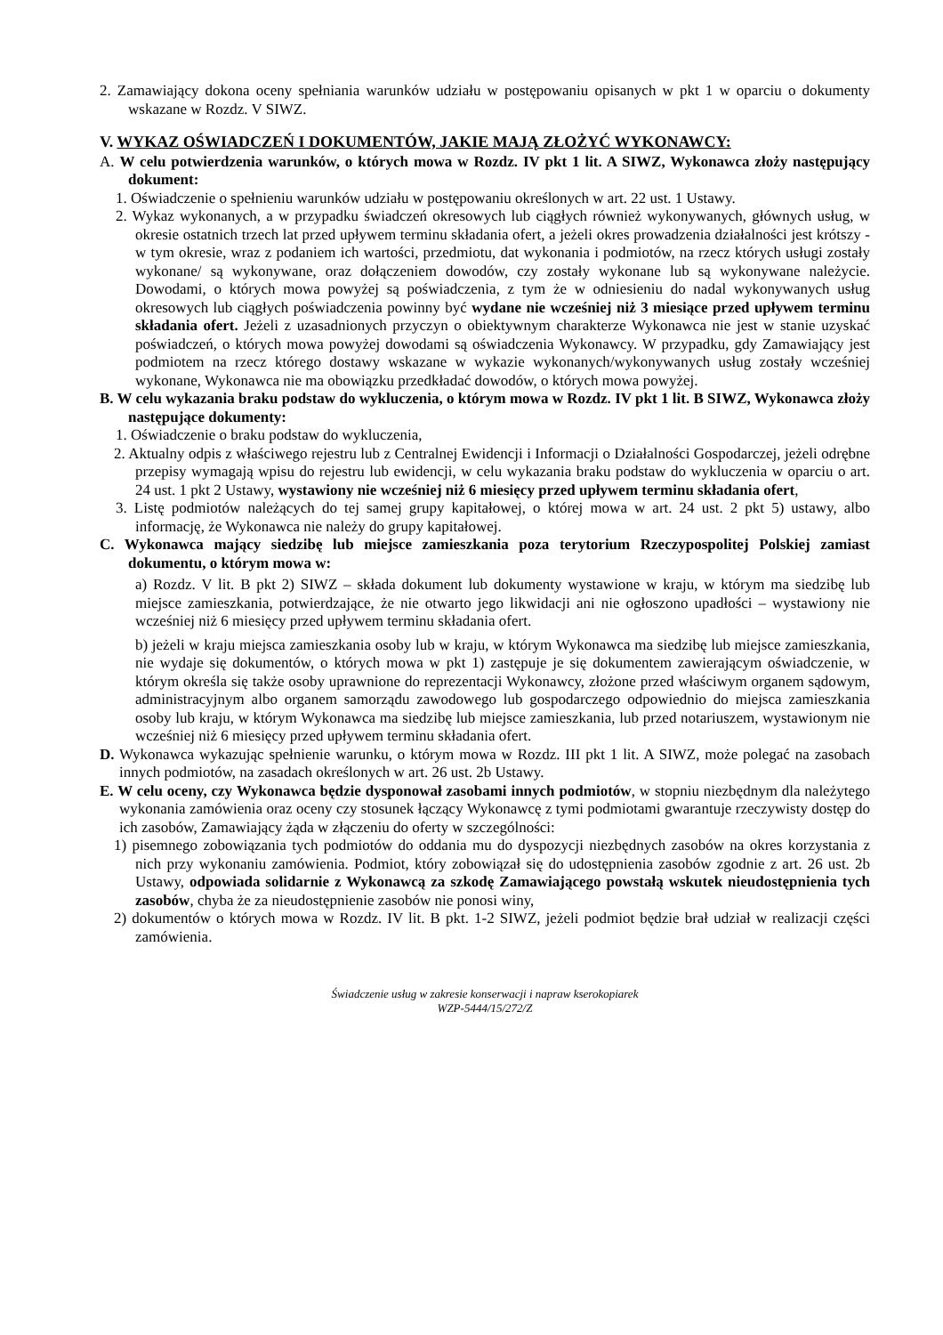2. Zamawiający dokona oceny spełniania warunków udziału w postępowaniu opisanych w pkt 1 w oparciu o dokumenty wskazane w Rozdz. V SIWZ.
V. WYKAZ OŚWIADCZEŃ I DOKUMENTÓW, JAKIE MAJĄ ZŁOŻYĆ WYKONAWCY:
A. W celu potwierdzenia warunków, o których mowa w Rozdz. IV pkt 1 lit. A SIWZ, Wykonawca złoży następujący dokument:
1. Oświadczenie o spełnieniu warunków udziału w postępowaniu określonych w art. 22 ust. 1 Ustawy.
2. Wykaz wykonanych, a w przypadku świadczeń okresowych lub ciągłych również wykonywanych, głównych usług, w okresie ostatnich trzech lat przed upływem terminu składania ofert, a jeżeli okres prowadzenia działalności jest krótszy - w tym okresie, wraz z podaniem ich wartości, przedmiotu, dat wykonania i podmiotów, na rzecz których usługi zostały wykonane/ są wykonywane, oraz dołączeniem dowodów, czy zostały wykonane lub są wykonywane należycie. Dowodami, o których mowa powyżej są poświadczenia, z tym że w odniesieniu do nadal wykonywanych usług okresowych lub ciągłych poświadczenia powinny być wydane nie wcześniej niż 3 miesiące przed upływem terminu składania ofert. Jeżeli z uzasadnionych przyczyn o obiektywnym charakterze Wykonawca nie jest w stanie uzyskać poświadczeń, o których mowa powyżej dowodami są oświadczenia Wykonawcy. W przypadku, gdy Zamawiający jest podmiotem na rzecz którego dostawy wskazane w wykazie wykonanych/wykonywanych usług zostały wcześniej wykonane, Wykonawca nie ma obowiązku przedkładać dowodów, o których mowa powyżej.
B. W celu wykazania braku podstaw do wykluczenia, o którym mowa w Rozdz. IV pkt 1 lit. B SIWZ, Wykonawca złoży następujące dokumenty:
1. Oświadczenie o braku podstaw do wykluczenia,
2. Aktualny odpis z właściwego rejestru lub z Centralnej Ewidencji i Informacji o Działalności Gospodarczej, jeżeli odrębne przepisy wymagają wpisu do rejestru lub ewidencji, w celu wykazania braku podstaw do wykluczenia w oparciu o art. 24 ust. 1 pkt 2 Ustawy, wystawiony nie wcześniej niż 6 miesięcy przed upływem terminu składania ofert,
3. Listę podmiotów należących do tej samej grupy kapitałowej, o której mowa w art. 24 ust. 2 pkt 5) ustawy, albo informację, że Wykonawca nie należy do grupy kapitałowej.
C. Wykonawca mający siedzibę lub miejsce zamieszkania poza terytorium Rzeczypospolitej Polskiej zamiast dokumentu, o którym mowa w:
a) Rozdz. V lit. B pkt 2) SIWZ – składa dokument lub dokumenty wystawione w kraju, w którym ma siedzibę lub miejsce zamieszkania, potwierdzające, że nie otwarto jego likwidacji ani nie ogłoszono upadłości – wystawiony nie wcześniej niż 6 miesięcy przed upływem terminu składania ofert.
b) jeżeli w kraju miejsca zamieszkania osoby lub w kraju, w którym Wykonawca ma siedzibę lub miejsce zamieszkania, nie wydaje się dokumentów, o których mowa w pkt 1) zastępuje je się dokumentem zawierającym oświadczenie, w którym określa się także osoby uprawnione do reprezentacji Wykonawcy, złożone przed właściwym organem sądowym, administracyjnym albo organem samorządu zawodowego lub gospodarczego odpowiednio do miejsca zamieszkania osoby lub kraju, w którym Wykonawca ma siedzibę lub miejsce zamieszkania, lub przed notariuszem, wystawionym nie wcześniej niż 6 miesięcy przed upływem terminu składania ofert.
D. Wykonawca wykazując spełnienie warunku, o którym mowa w Rozdz. III pkt 1 lit. A SIWZ, może polegać na zasobach innych podmiotów, na zasadach określonych w art. 26 ust. 2b Ustawy.
E. W celu oceny, czy Wykonawca będzie dysponował zasobami innych podmiotów, w stopniu niezbędnym dla należytego wykonania zamówienia oraz oceny czy stosunek łączący Wykonawcę z tymi podmiotami gwarantuje rzeczywisty dostęp do ich zasobów, Zamawiający żąda w złączeniu do oferty w szczególności:
1) pisemnego zobowiązania tych podmiotów do oddania mu do dyspozycji niezbędnych zasobów na okres korzystania z nich przy wykonaniu zamówienia. Podmiot, który zobowiązał się do udostępnienia zasobów zgodnie z art. 26 ust. 2b Ustawy, odpowiada solidarnie z Wykonawcą za szkodę Zamawiającego powstałą wskutek nieudostępnienia tych zasobów, chyba że za nieudostępnienie zasobów nie ponosi winy,
2) dokumentów o których mowa w Rozdz. IV lit. B pkt. 1-2 SIWZ, jeżeli podmiot będzie brał udział w realizacji części zamówienia.
Świadczenie usług w zakresie konserwacji i napraw kserokopiarek
WZP-5444/15/272/Z